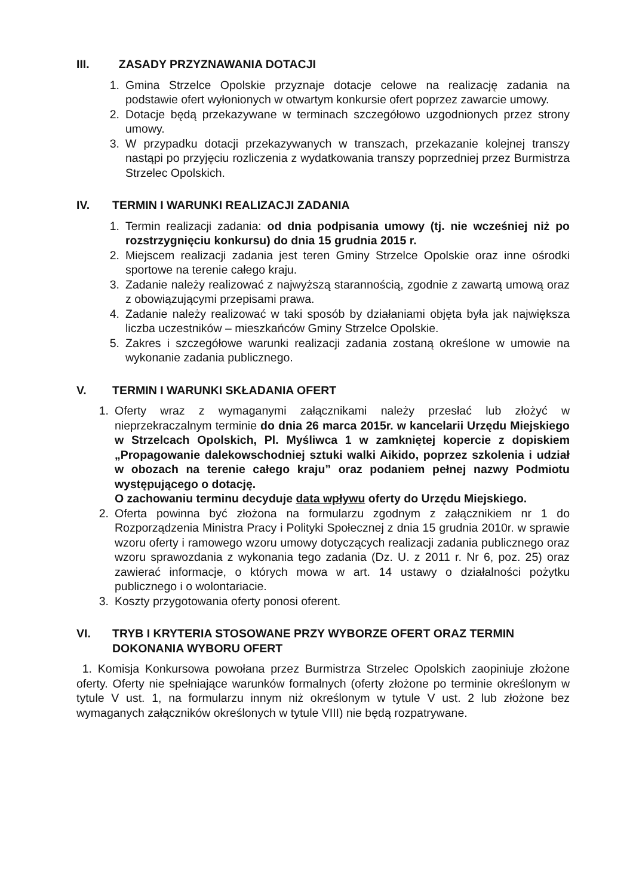III. ZASADY PRZYZNAWANIA DOTACJI
1. Gmina Strzelce Opolskie przyznaje dotacje celowe na realizację zadania na podstawie ofert wyłonionych w otwartym konkursie ofert poprzez zawarcie umowy.
2. Dotacje będą przekazywane w terminach szczegółowo uzgodnionych przez strony umowy.
3. W przypadku dotacji przekazywanych w transzach, przekazanie kolejnej transzy nastąpi po przyjęciu rozliczenia z wydatkowania transzy poprzedniej przez Burmistrza Strzelec Opolskich.
IV. TERMIN I WARUNKI REALIZACJI ZADANIA
1. Termin realizacji zadania: od dnia podpisania umowy (tj. nie wcześniej niż po rozstrzygnięciu konkursu) do dnia 15 grudnia 2015 r.
2. Miejscem realizacji zadania jest teren Gminy Strzelce Opolskie oraz inne ośrodki sportowe na terenie całego kraju.
3. Zadanie należy realizować z najwyższą starannością, zgodnie z zawartą umową oraz z obowiązującymi przepisami prawa.
4. Zadanie należy realizować w taki sposób by działaniami objęta była jak największa liczba uczestników – mieszkańców Gminy Strzelce Opolskie.
5. Zakres i szczegółowe warunki realizacji zadania zostaną określone w umowie na wykonanie zadania publicznego.
V. TERMIN I WARUNKI SKŁADANIA OFERT
1. Oferty wraz z wymaganymi załącznikami należy przesłać lub złożyć w nieprzekraczalnym terminie do dnia 26 marca 2015r. w kancelarii Urzędu Miejskiego w Strzelcach Opolskich, Pl. Myśliwca 1 w zamkniętej kopercie z dopiskiem „Propagowanie dalekowschodniej sztuki walki Aikido, poprzez szkolenia i udział w obozach na terenie całego kraju” oraz podaniem pełnej nazwy Podmiotu występującego o dotację.
O zachowaniu terminu decyduje data wpływu oferty do Urzędu Miejskiego.
2. Oferta powinna być złożona na formularzu zgodnym z załącznikiem nr 1 do Rozporządzenia Ministra Pracy i Polityki Społecznej z dnia 15 grudnia 2010r. w sprawie wzoru oferty i ramowego wzoru umowy dotyczących realizacji zadania publicznego oraz wzoru sprawozdania z wykonania tego zadania (Dz. U. z 2011 r. Nr 6, poz. 25) oraz zawierać informacje, o których mowa w art. 14 ustawy o działalności pożytku publicznego i o wolontariacie.
3. Koszty przygotowania oferty ponosi oferent.
VI. TRYB I KRYTERIA STOSOWANE PRZY WYBORZE OFERT ORAZ TERMIN DOKONANIA WYBORU OFERT
1. Komisja Konkursowa powołana przez Burmistrza Strzelec Opolskich zaopiniuje złożone oferty. Oferty nie spełniające warunków formalnych (oferty złożone po terminie określonym w tytule V ust. 1, na formularzu innym niż określonym w tytule V ust. 2 lub złożone bez wymaganych załączników określonych w tytule VIII) nie będą rozpatrywane.